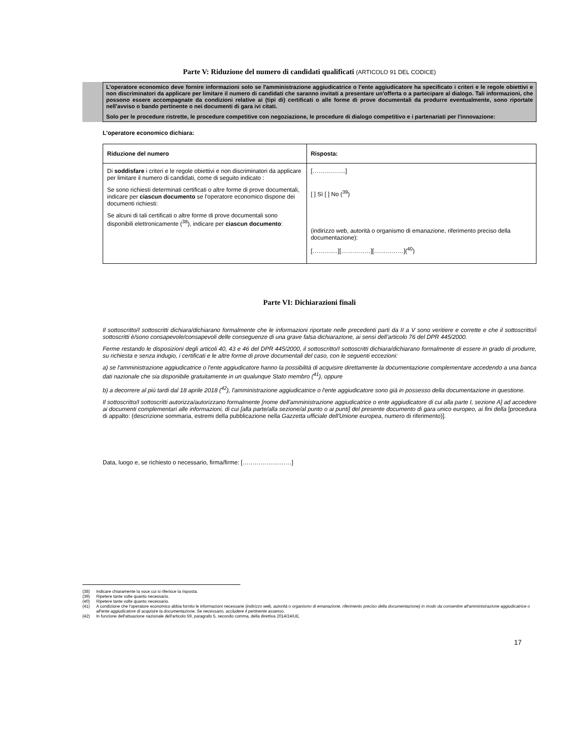Parte V: Riduzione del numero di candidati qualificati (ARTICOLO 91 DEL CODICE)
L'operatore economico deve fornire informazioni solo se l'amministrazione aggiudicatrice o l'ente aggiudicatore ha specificato i criteri e le regole obiettivi e non discriminatori da applicare per limitare il numero di candidati che saranno invitati a presentare un'offerta o a partecipare al dialogo. Tali informazioni, che possono essere accompagnate da condizioni relative ai (tipi di) certificati o alle forme di prove documentali da produrre eventualmente, sono riportate nell'avviso o bando pertinente o nei documenti di gara ivi citati.
Solo per le procedure ristrette, le procedure competitive con negoziazione, le procedure di dialogo competitivo e i partenariati per l'innovazione:
L'operatore economico dichiara:
| Riduzione del numero | Risposta: |
| --- | --- |
| Di soddisfare i criteri e le regole obiettivi e non discriminatori da applicare per limitare il numero di candidati, come di seguito indicato : Se sono richiesti determinati certificati o altre forme di prove documentali, indicare per ciascun documento se l'operatore economico dispone dei documenti richiesti: Se alcuni di tali certificati o altre forme di prove documentali sono disponibili elettronicamente (<sup>38</sup>), indicare per ciascun documento : | [……………..] [ ] Sì [ ] No (<sup>39</sup>) (indirizzo web, autorità o organismo di emanazione, riferimento preciso della documentazione): [……….…][……………][……………](<sup>40</sup>) |
Parte VI: Dichiarazioni finali
Il sottoscritto/I sottoscritti dichiara/dichiarano formalmente che le informazioni riportate nelle precedenti parti da II a V sono veritiere e corrette e che il sottoscritto/i sottoscritti è/sono consapevole/consapevoli delle conseguenze di una grave falsa dichiarazione, ai sensi dell’articolo 76 del DPR 445/2000.
Ferme restando le disposizioni degli articoli 40, 43 e 46 del DPR 445/2000, il sottoscritto/I sottoscritti dichiara/dichiarano formalmente di essere in grado di produrre, su richiesta e senza indugio, i certificati e le altre forme di prove documentali del caso, con le seguenti eccezioni:
a) se l'amministrazione aggiudicatrice o l'ente aggiudicatore hanno la possibilità di acquisire direttamente la documentazione complementare accedendo a una banca dati nazionale che sia disponibile gratuitamente in un qualunque Stato membro (<sup>41</sup>), oppure
b) a decorrere al più tardi dal 18 aprile 2018 (<sup>42</sup>), l'amministrazione aggiudicatrice o l'ente aggiudicatore sono già in possesso della documentazione in questione.
Il sottoscritto/I sottoscritti autorizza/autorizzano formalmente [nome dell'amministrazione aggiudicatrice o ente aggiudicatore di cui alla parte I, sezione A] ad accedere ai documenti complementari alle informazioni, di cui [alla parte/alla sezione/al punto o ai punti] del presente documento di gara unico europeo, ai fini della [procedura di appalto: (descrizione sommaria, estremi della pubblicazione nella Gazzetta ufficiale dell'Unione europea, numero di riferimento)].
Data, luogo e, se richiesto o necessario, firma/firme: [……………….……]
(38) Indicare chiaramente la voce cui si riferisce la risposta.
(39) Ripetere tante volte quanto necessario.
(40) Ripetere tante volte quanto necessario.
(41) A condizione che l'operatore economico abbia fornito le informazioni necessarie (indirizzo web, autorità o organismo di emanazione, riferimento preciso della documentazione) in modo da consentire all'amministrazione aggiudicatrice o all'ente aggiudicatore di acquisire la documentazione. Se necessario, accludere il pertinente assenso.
(42) In funzione dell'attuazione nazionale dell'articolo 59, paragrafo 5, secondo comma, della direttiva 2014/24/UE.
17